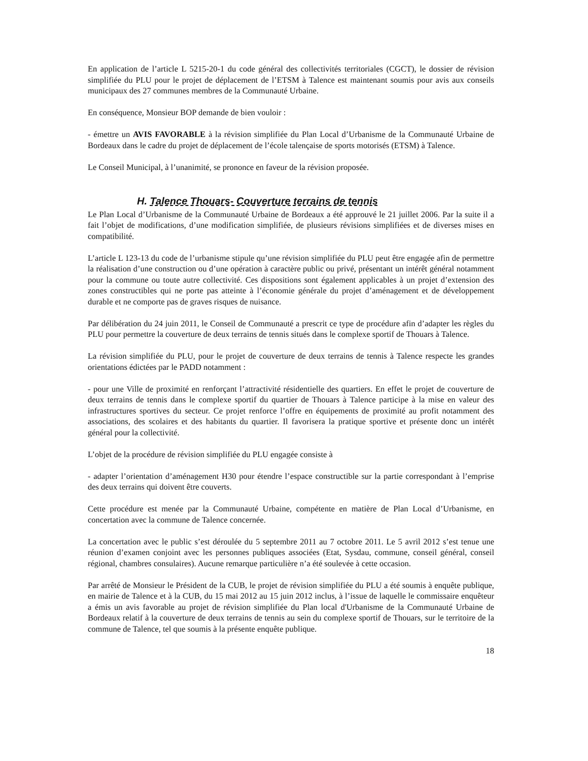En application de l’article L 5215-20-1 du code général des collectivités territoriales (CGCT), le dossier de révision simplifiée du PLU pour le projet de déplacement de l’ETSM à Talence est maintenant soumis pour avis aux conseils municipaux des 27 communes membres de la Communauté Urbaine.
En conséquence, Monsieur BOP demande de bien vouloir :
- émettre un AVIS FAVORABLE à la révision simplifiée du Plan Local d’Urbanisme de la Communauté Urbaine de Bordeaux dans le cadre du projet de déplacement de l’école talençaise de sports motorisés (ETSM) à Talence.
Le Conseil Municipal, à l’unanimité, se prononce en faveur de la révision proposée.
H. Talence Thouars- Couverture terrains de tennis
Le Plan Local d’Urbanisme de la Communauté Urbaine de Bordeaux a été approuvé le 21 juillet 2006. Par la suite il a fait l’objet de modifications, d’une modification simplifiée, de plusieurs révisions simplifiées et de diverses mises en compatibilité.
L’article L 123-13 du code de l’urbanisme stipule qu’une révision simplifiée du PLU peut être engagée afin de permettre la réalisation d’une construction ou d’une opération à caractère public ou privé, présentant un intérêt général notamment pour la commune ou toute autre collectivité. Ces dispositions sont également applicables à un projet d’extension des zones constructibles qui ne porte pas atteinte à l’économie générale du projet d’aménagement et de développement durable et ne comporte pas de graves risques de nuisance.
Par délibération du 24 juin 2011, le Conseil de Communauté a prescrit ce type de procédure afin d’adapter les règles du PLU pour permettre la couverture de deux terrains de tennis situés dans le complexe sportif de Thouars à Talence.
La révision simplifiée du PLU, pour le projet de couverture de deux terrains de tennis à Talence respecte les grandes orientations édictées par le PADD notamment :
- pour une Ville de proximité en renforçant l’attractivité résidentielle des quartiers. En effet le projet de couverture de deux terrains de tennis dans le complexe sportif du quartier de Thouars à Talence participe à la mise en valeur des infrastructures sportives du secteur. Ce projet renforce l’offre en équipements de proximité au profit notamment des associations, des scolaires et des habitants du quartier. Il favorisera la pratique sportive et présente donc un intérêt général pour la collectivité.
L’objet de la procédure de révision simplifiée du PLU engagée consiste à
- adapter l’orientation d’aménagement H30 pour étendre l’espace constructible sur la partie correspondant à l’emprise des deux terrains qui doivent être couverts.
Cette procédure est menée par la Communauté Urbaine, compétente en matière de Plan Local d’Urbanisme, en concertation avec la commune de Talence concernée.
La concertation avec le public s’est déroulée du 5 septembre 2011 au 7 octobre 2011. Le 5 avril 2012 s’est tenue une réunion d’examen conjoint avec les personnes publiques associées (Etat, Sysdau, commune, conseil général, conseil régional, chambres consulaires). Aucune remarque particulière n’a été soulevée à cette occasion.
Par arrêté de Monsieur le Président de la CUB, le projet de révision simplifiée du PLU a été soumis à enquête publique, en mairie de Talence et à la CUB, du 15 mai 2012 au 15 juin 2012 inclus, à l’issue de laquelle le commissaire enquêteur a émis un avis favorable au projet de révision simplifiée du Plan local d'Urbanisme de la Communauté Urbaine de Bordeaux relatif à la couverture de deux terrains de tennis au sein du complexe sportif de Thouars, sur le territoire de la commune de Talence, tel que soumis à la présente enquête publique.
18